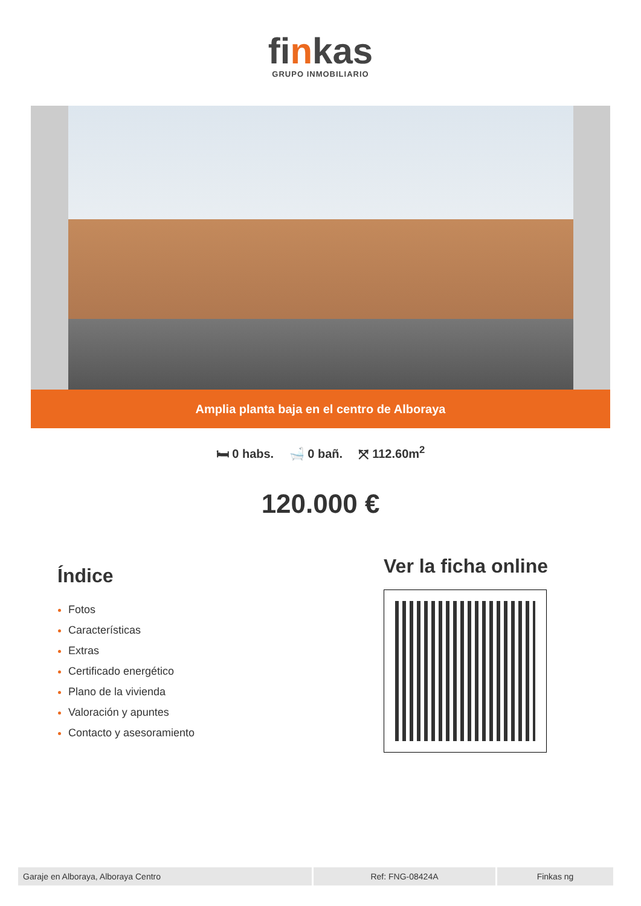finkas
GRUPO INMOBILIARIO
Amplia planta baja en el centro de Alboraya
🛏 0 habs. 🛁 0 bañ. ⤧ 112.60m<sup>2</sup>
120.000 €
Índice
Fotos
Características
Extras
Certificado energético
Plano de la vivienda
Valoración y apuntes
Contacto y asesoramiento
Ver la ficha online
| Garaje en Alboraya, Alboraya Centro | Ref: FNG-08424A | Finkas ng |